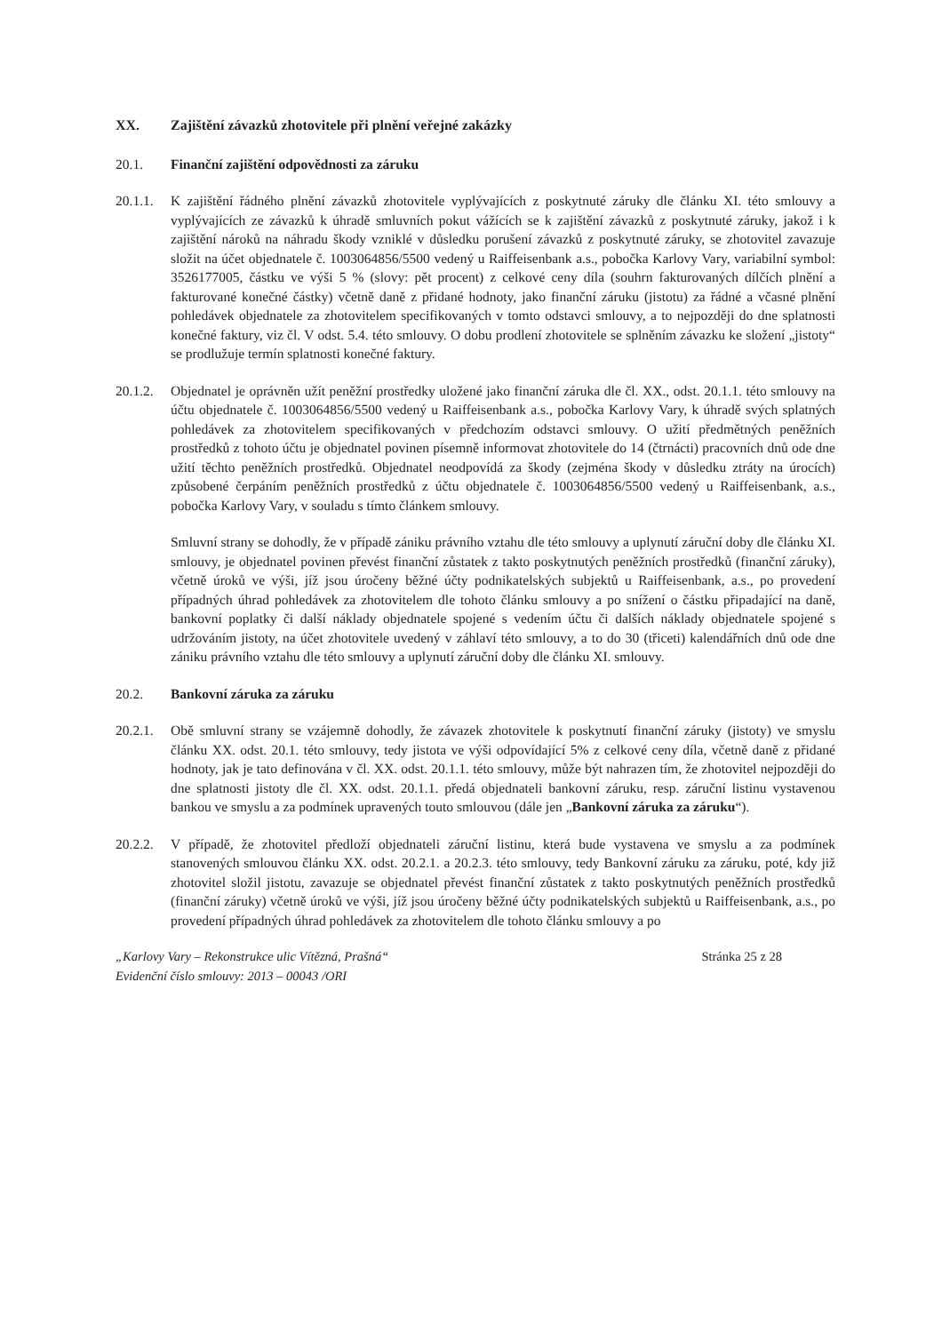XX. Zajištění závazků zhotovitele při plnění veřejné zakázky
20.1. Finanční zajištění odpovědnosti za záruku
20.1.1.
K zajištění řádného plnění závazků zhotovitele vyplývajících z poskytnuté záruky dle článku XI. této smlouvy a vyplývajících ze závazků k úhradě smluvních pokut vážících se k zajištění závazků z poskytnuté záruky, jakož i k zajištění nároků na náhradu škody vzniklé v důsledku porušení závazků z poskytnuté záruky, se zhotovitel zavazuje složit na účet objednatele č. 1003064856/5500 vedený u Raiffeisenbank a.s., pobočka Karlovy Vary, variabilní symbol: 3526177005, částku ve výši 5 % (slovy: pět procent) z celkové ceny díla (souhrn fakturovaných dílčích plnění a fakturované konečné částky) včetně daně z přidané hodnoty, jako finanční záruku (jistotu) za řádné a včasné plnění pohledávek objednatele za zhotovitelem specifikovaných v tomto odstavci smlouvy, a to nejpozději do dne splatnosti konečné faktury, viz čl. V odst. 5.4. této smlouvy. O dobu prodlení zhotovitele se splněním závazku ke složení „jistoty“ se prodlužuje termín splatnosti konečné faktury.
20.1.2.
Objednatel je oprávněn užít peněžní prostředky uložené jako finanční záruka dle čl. XX., odst. 20.1.1. této smlouvy na účtu objednatele č. 1003064856/5500 vedený u Raiffeisenbank a.s., pobočka Karlovy Vary, k úhradě svých splatných pohledávek za zhotovitelem specifikovaných v předchozím odstavci smlouvy. O užití předmětných peněžních prostředků z tohoto účtu je objednatel povinen písemně informovat zhotovitele do 14 (čtrnácti) pracovních dnů ode dne užití těchto peněžních prostředků. Objednatel neodpovídá za škody (zejména škody v důsledku ztráty na úrocích) způsobené čerpáním peněžních prostředků z účtu objednatele č. 1003064856/5500 vedený u Raiffeisenbank, a.s., pobočka Karlovy Vary, v souladu s tímto článkem smlouvy.
Smluvní strany se dohodly, že v případě zániku právního vztahu dle této smlouvy a uplynutí záruční doby dle článku XI. smlouvy, je objednatel povinen převést finanční zůstatek z takto poskytnutých peněžních prostředků (finanční záruky), včetně úroků ve výši, jíž jsou úročeny běžné účty podnikatelských subjektů u Raiffeisenbank, a.s., po provedení případných úhrad pohledávek za zhotovitelem dle tohoto článku smlouvy a po snížení o částku připadající na daně, bankovní poplatky či další náklady objednatele spojené s vedením účtu či dalších náklady objednatele spojené s udržováním jistoty, na účet zhotovitele uvedený v záhlaví této smlouvy, a to do 30 (třiceti) kalendářních dnů ode dne zániku právního vztahu dle této smlouvy a uplynutí záruční doby dle článku XI. smlouvy.
20.2. Bankovní záruka za záruku
20.2.1.
Obě smluvní strany se vzájemně dohodly, že závazek zhotovitele k poskytnutí finanční záruky (jistoty) ve smyslu článku XX. odst. 20.1. této smlouvy, tedy jistota ve výši odpovídající 5% z celkové ceny díla, včetně daně z přidané hodnoty, jak je tato definována v čl. XX. odst. 20.1.1. této smlouvy, může být nahrazen tím, že zhotovitel nejpozději do dne splatnosti jistoty dle čl. XX. odst. 20.1.1. předá objednateli bankovní záruku, resp. záruční listinu vystavenou bankou ve smyslu a za podmínek upravených touto smlouvou (dále jen „Bankovní záruka za záruku“).
20.2.2.
V případě, že zhotovitel předloží objednateli záruční listinu, která bude vystavena ve smyslu a za podmínek stanovených smlouvou článku XX. odst. 20.2.1. a 20.2.3. této smlouvy, tedy Bankovní záruku za záruku, poté, kdy již zhotovitel složil jistotu, zavazuje se objednatel převést finanční zůstatek z takto poskytnutých peněžních prostředků (finanční záruky) včetně úroků ve výši, jíž jsou úročeny běžné účty podnikatelských subjektů u Raiffeisenbank, a.s., po provedení případných úhrad pohledávek za zhotovitelem dle tohoto článku smlouvy a po
„Karlovy Vary – Rekonstrukce ulic Vítězná, Prašná“
Evidenční číslo smlouvy: 2013 – 00043 /ORI
Stránka 25 z 28